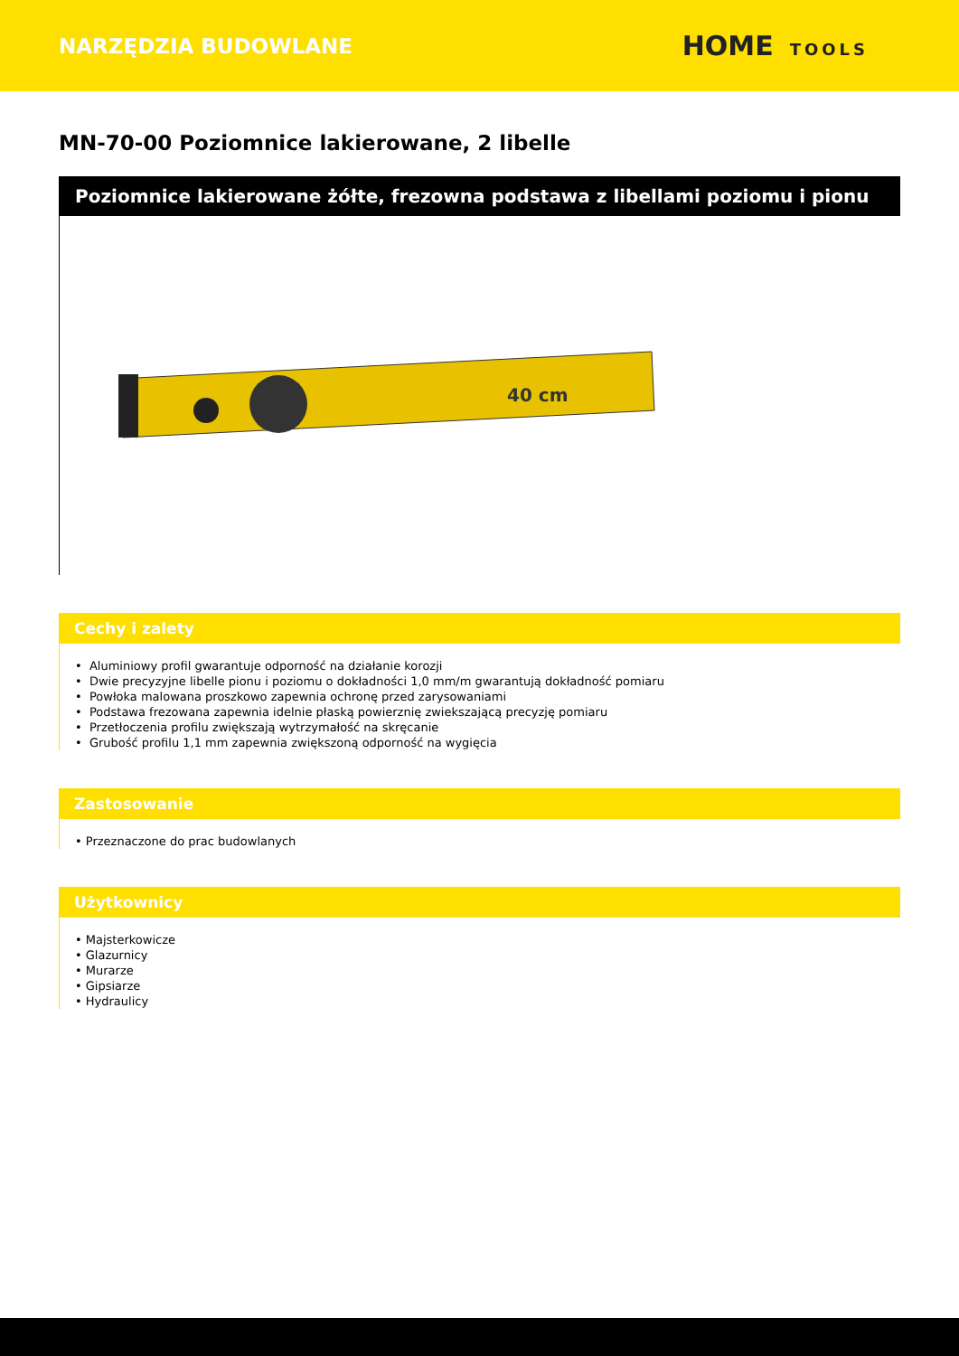NARZĘDZIA BUDOWLANE
HOME TOOLS
MN-70-00 Poziomnice lakierowane, 2 libelle
Poziomnice lakierowane żółte, frezowna podstawa z libellami poziomu i pionu
40 cm
Cechy i zalety
• Aluminiowy profil gwarantuje odporność na działanie korozji
• Dwie precyzyjne libelle pionu i poziomu o dokładności 1,0 mm/m gwarantują dokładność pomiaru
• Powłoka malowana proszkowo zapewnia ochronę przed zarysowaniami
• Podstawa frezowana zapewnia idelnie płaską powierznię zwiekszającą precyzję pomiaru
• Przetłoczenia profilu zwiększają wytrzymałość na skręcanie
• Grubość profilu 1,1 mm zapewnia zwiększoną odporność na wygięcia
Zastosowanie
• Przeznaczone do prac budowlanych
Użytkownicy
• Majsterkowicze
• Glazurnicy
• Murarze
• Gipsiarze
• Hydraulicy